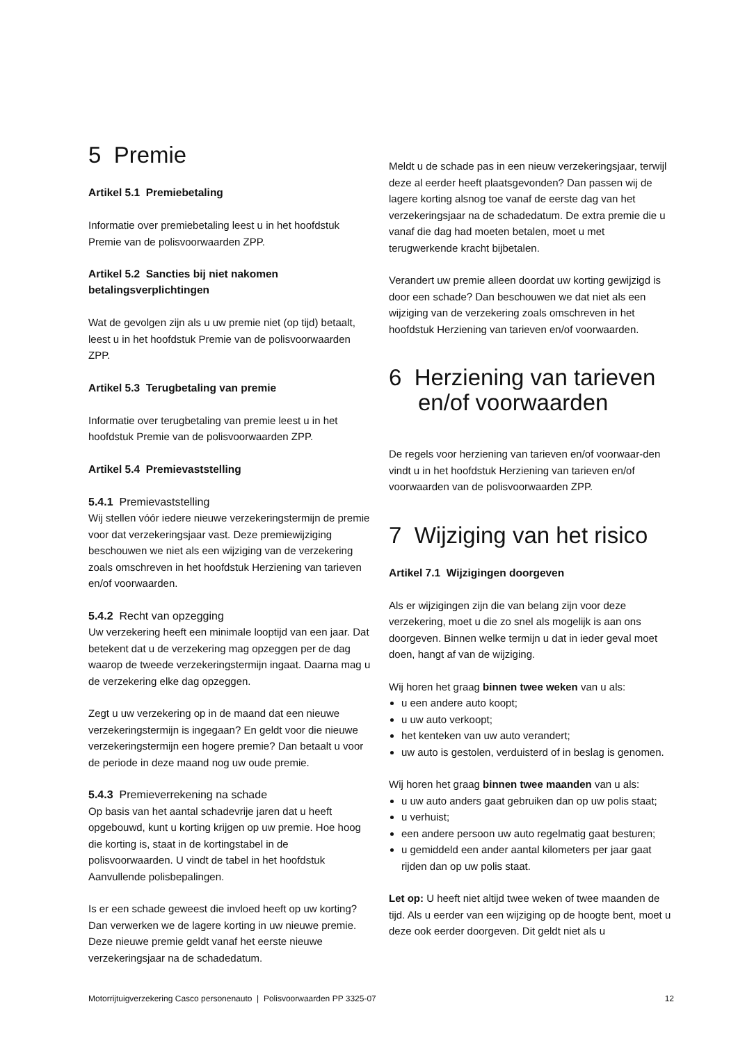5 Premie
Artikel 5.1 Premiebetaling
Informatie over premiebetaling leest u in het hoofdstuk Premie van de polisvoorwaarden ZPP.
Artikel 5.2 Sancties bij niet nakomen betalingsverplichtingen
Wat de gevolgen zijn als u uw premie niet (op tijd) betaalt, leest u in het hoofdstuk Premie van de polisvoorwaarden ZPP.
Artikel 5.3 Terugbetaling van premie
Informatie over terugbetaling van premie leest u in het hoofdstuk Premie van de polisvoorwaarden ZPP.
Artikel 5.4 Premievaststelling
5.4.1 Premievaststelling
Wij stellen vóór iedere nieuwe verzekeringstermijn de premie voor dat verzekeringsjaar vast. Deze premiewijziging beschouwen we niet als een wijziging van de verzekering zoals omschreven in het hoofdstuk Herziening van tarieven en/of voorwaarden.
5.4.2 Recht van opzegging
Uw verzekering heeft een minimale looptijd van een jaar. Dat betekent dat u de verzekering mag opzeggen per de dag waarop de tweede verzekeringstermijn ingaat. Daarna mag u de verzekering elke dag opzeggen.
Zegt u uw verzekering op in de maand dat een nieuwe verzekeringstermijn is ingegaan? En geldt voor die nieuwe verzekeringstermijn een hogere premie? Dan betaalt u voor de periode in deze maand nog uw oude premie.
5.4.3 Premieverrekening na schade
Op basis van het aantal schadevrije jaren dat u heeft opgebouwd, kunt u korting krijgen op uw premie. Hoe hoog die korting is, staat in de kortingstabel in de polisvoorwaarden. U vindt de tabel in het hoofdstuk Aanvullende polisbepalingen.
Is er een schade geweest die invloed heeft op uw korting? Dan verwerken we de lagere korting in uw nieuwe premie. Deze nieuwe premie geldt vanaf het eerste nieuwe verzekeringsjaar na de schadedatum.
Meldt u de schade pas in een nieuw verzekeringsjaar, terwijl deze al eerder heeft plaatsgevonden? Dan passen wij de lagere korting alsnog toe vanaf de eerste dag van het verzekeringsjaar na de schadedatum. De extra premie die u vanaf die dag had moeten betalen, moet u met terugwerkende kracht bijbetalen.
Verandert uw premie alleen doordat uw korting gewijzigd is door een schade? Dan beschouwen we dat niet als een wijziging van de verzekering zoals omschreven in het hoofdstuk Herziening van tarieven en/of voorwaarden.
6 Herziening van tarieven en/of voorwaarden
De regels voor herziening van tarieven en/of voorwaar-den vindt u in het hoofdstuk Herziening van tarieven en/of voorwaarden van de polisvoorwaarden ZPP.
7 Wijziging van het risico
Artikel 7.1 Wijzigingen doorgeven
Als er wijzigingen zijn die van belang zijn voor deze verzekering, moet u die zo snel als mogelijk is aan ons doorgeven. Binnen welke termijn u dat in ieder geval moet doen, hangt af van de wijziging.
Wij horen het graag binnen twee weken van u als:
u een andere auto koopt;
u uw auto verkoopt;
het kenteken van uw auto verandert;
uw auto is gestolen, verduisterd of in beslag is genomen.
Wij horen het graag binnen twee maanden van u als:
u uw auto anders gaat gebruiken dan op uw polis staat;
u verhuist;
een andere persoon uw auto regelmatig gaat besturen;
u gemiddeld een ander aantal kilometers per jaar gaat rijden dan op uw polis staat.
Let op: U heeft niet altijd twee weken of twee maanden de tijd. Als u eerder van een wijziging op de hoogte bent, moet u deze ook eerder doorgeven. Dit geldt niet als u
Motorrijtuigverzekering Casco personenauto | Polisvoorwaarden PP 3325-07 12